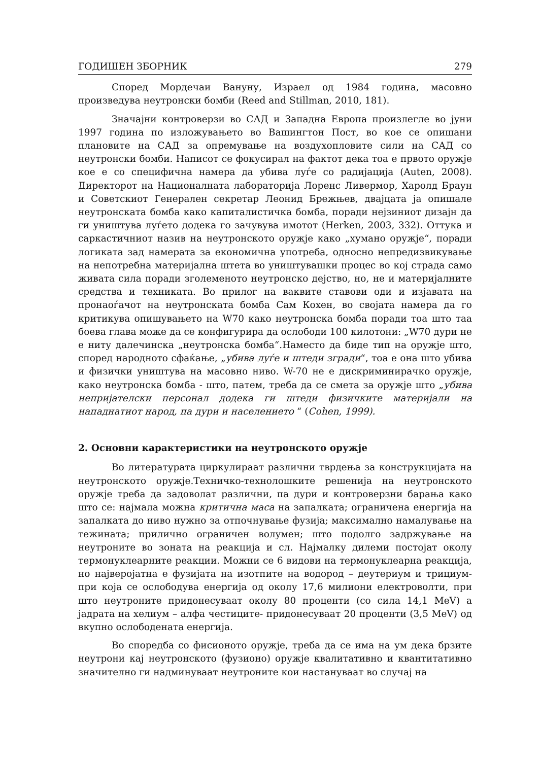ГОДИШЕН ЗБОРНИК 279
Според Мордечаи Вануну, Израел од 1984 година, масовно произведува неутронски бомби (Reed and Stillman, 2010, 181).
Значајни контроверзи во САД и Западна Европа произлегле во јуни 1997 година по изложувањето во Вашингтон Пост, во кое се опишани плановите на САД за опремување на воздухопловите сили на САД со неутронски бомби. Написот се фокусирал на фактот дека тоа е првото оружје кое е со специфична намера да убива луѓе со радијација (Auten, 2008). Директорот на Националната лабораторија Лоренс Ливермор, Харолд Браун и Советскиот Генерален секретар Леонид Брежњев, двајцата ја опишале неутронската бомба како капиталистичка бомба, поради нејзиниот дизајн да ги уништува луѓето додека го зачувува имотот (Herken, 2003, 332). Оттука и саркастичниот назив на неутронското оружје како „хумано оружје“, поради логиката зад намерата за економична употреба, односно непредизвикување на непотребна материјална штета во уништувашки процес во кој страда само живата сила поради зголеменото неутронско дејство, но, не и материјалните средства и техниката. Во прилог на ваквите ставови оди и изјавата на пронаоѓачот на неутронската бомба Сам Кохен, во својата намера да го критикува опишувањето на W70 како неутронска бомба поради тоа што таа боева глава може да се конфигурира да ослободи 100 килотони: „W70 дури не е ниту далечинска „неутронска бомба“.Наместо да биде тип на оружје што, според народното сфаќање, „убива луѓе и штеди згради“, тоа е она што убива и физички уништува на масовно ниво. W-70 не е дискриминирачко оружје, како неутронска бомба - што, патем, треба да се смета за оружје што „убива непријателски персонал додека ги штеди физичките материјали на нападнатиот народ, па дури и населението “ (Cohen, 1999).
2. Основни карактеристики на неутронското оружје
Во литературата циркулираат различни тврдења за конструкцијата на неутронското оружје.Техничко-технолошките решенија на неутронското оружје треба да задоволат различни, па дури и контроверзни барања како што се: најмала можна критична маса на запалката; ограничена енергија на запалката до ниво нужно за отпочнување фузија; максимално намалување на тежината; прилично ограничен волумен; што подолго задржување на неутроните во зоната на реакција и сл. Најмалку дилеми постојат околу термонуклеарните реакции. Можни се 6 видови на термонуклеарна реакција, но најверојатна е фузијата на изотпите на водород – деутериум и трициум- при која се ослободува енергија од околу 17,6 милиони електроволти, при што неутроните придонесуваат околу 80 проценти (со сила 14,1 MeV) а јадрата на хелиум – алфа честиците- придонесуваат 20 проценти (3,5 MeV) од вкупно ослободената енергија.
Во споредба со фисионото оружје, треба да се има на ум дека брзите неутрони кај неутронското (фузионо) оружје квалитативно и квантитативно значително ги надминуваат неутроните кои настануваат во случај на